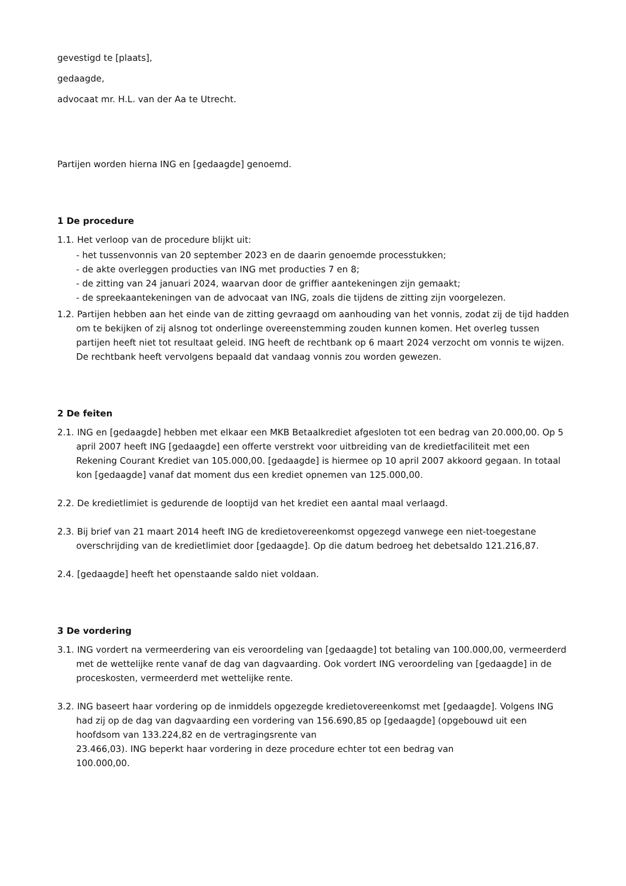gevestigd te [plaats],
gedaagde,
advocaat mr. H.L. van der Aa te Utrecht.
Partijen worden hierna ING en [gedaagde] genoemd.
1 De procedure
1.1. Het verloop van de procedure blijkt uit:
- het tussenvonnis van 20 september 2023 en de daarin genoemde processtukken;
- de akte overleggen producties van ING met producties 7 en 8;
- de zitting van 24 januari 2024, waarvan door de griffier aantekeningen zijn gemaakt;
- de spreekaantekeningen van de advocaat van ING, zoals die tijdens de zitting zijn voorgelezen.
1.2. Partijen hebben aan het einde van de zitting gevraagd om aanhouding van het vonnis, zodat zij de tijd hadden om te bekijken of zij alsnog tot onderlinge overeenstemming zouden kunnen komen. Het overleg tussen partijen heeft niet tot resultaat geleid. ING heeft de rechtbank op 6 maart 2024 verzocht om vonnis te wijzen. De rechtbank heeft vervolgens bepaald dat vandaag vonnis zou worden gewezen.
2 De feiten
2.1. ING en [gedaagde] hebben met elkaar een MKB Betaalkrediet afgesloten tot een bedrag van 20.000,00. Op 5 april 2007 heeft ING [gedaagde] een offerte verstrekt voor uitbreiding van de kredietfaciliteit met een Rekening Courant Krediet van 105.000,00. [gedaagde] is hiermee op 10 april 2007 akkoord gegaan. In totaal kon [gedaagde] vanaf dat moment dus een krediet opnemen van 125.000,00.
2.2. De kredietlimiet is gedurende de looptijd van het krediet een aantal maal verlaagd.
2.3. Bij brief van 21 maart 2014 heeft ING de kredietovereenkomst opgezegd vanwege een niet-toegestane overschrijding van de kredietlimiet door [gedaagde]. Op die datum bedroeg het debetsaldo 121.216,87.
2.4. [gedaagde] heeft het openstaande saldo niet voldaan.
3 De vordering
3.1. ING vordert na vermeerdering van eis veroordeling van [gedaagde] tot betaling van 100.000,00, vermeerderd met de wettelijke rente vanaf de dag van dagvaarding. Ook vordert ING veroordeling van [gedaagde] in de proceskosten, vermeerderd met wettelijke rente.
3.2. ING baseert haar vordering op de inmiddels opgezegde kredietovereenkomst met [gedaagde]. Volgens ING had zij op de dag van dagvaarding een vordering van 156.690,85 op [gedaagde] (opgebouwd uit een hoofdsom van 133.224,82 en de vertragingsrente van
23.466,03). ING beperkt haar vordering in deze procedure echter tot een bedrag van
100.000,00.